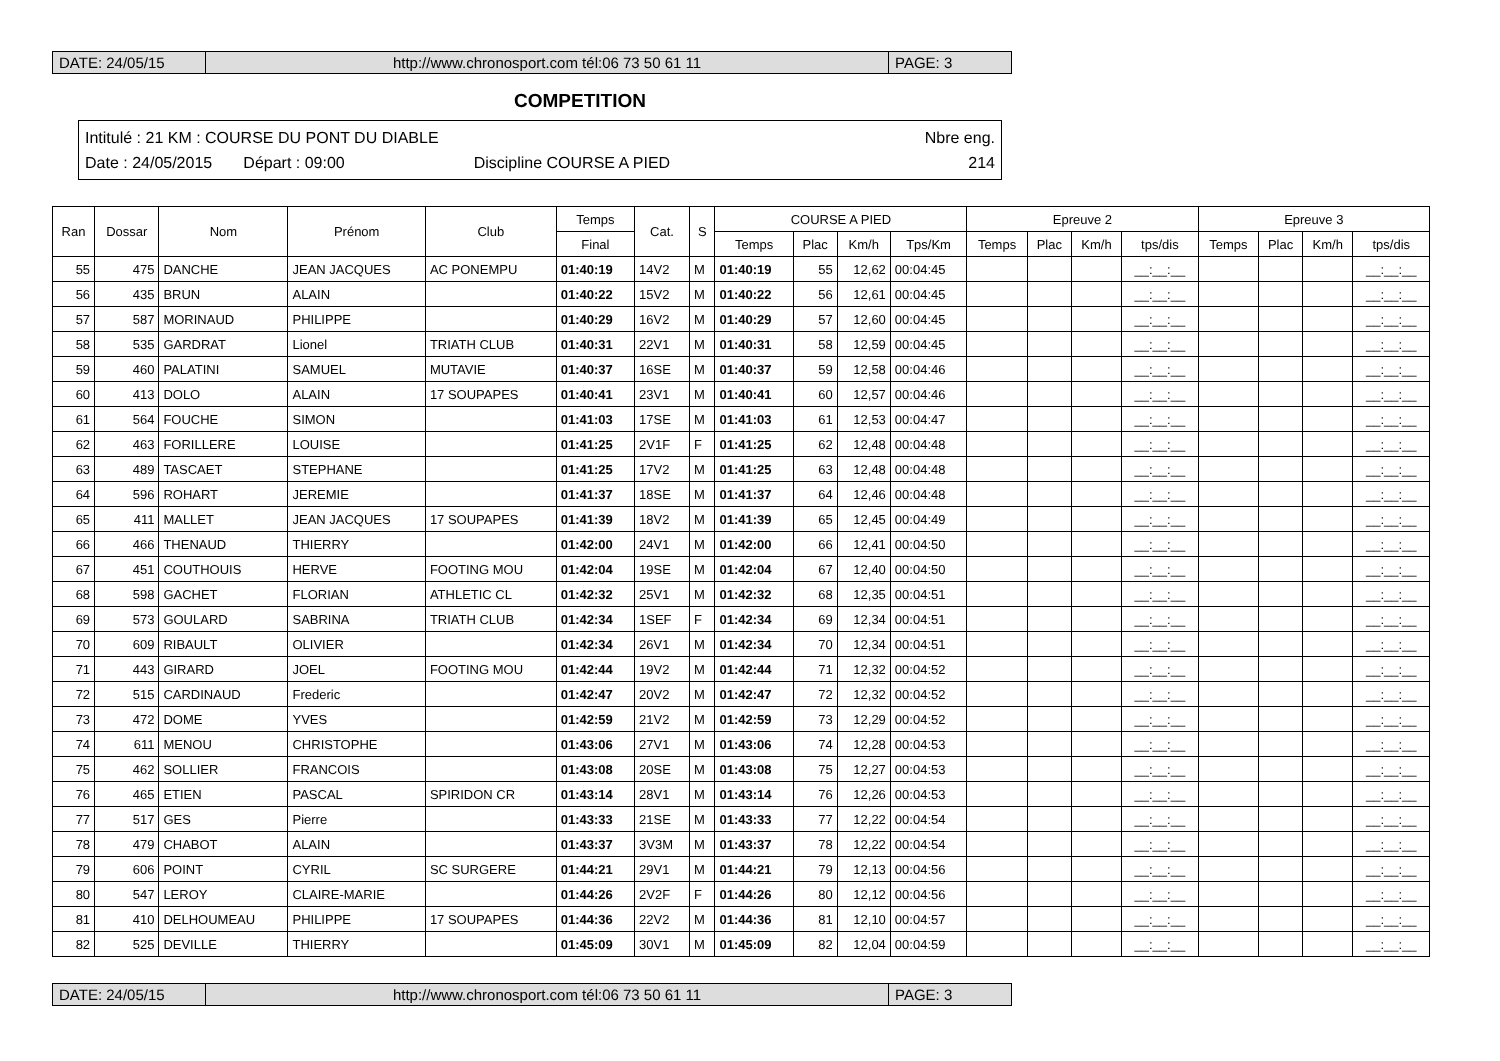DATE: 24/05/15 http://www.chronosport.com tél:06 73 50 61 11
PAGE: 3
COMPETITION
Intitulé : 21 KM : COURSE DU PONT DU DIABLE Nbre eng.
Date : 24/05/2015 Départ : 09:00 Discipline COURSE A PIED 214
| Ran | Dossar | Nom | Prénom | Club | Temps | Cat. | S | COURSE A PIED | | | | Epreuve 2 | | | | Epreuve 3 | | | |
| --- | --- | --- | --- | --- | --- | --- | --- | --- | --- | --- | --- | --- | --- | --- | --- | --- | --- | --- | --- |
| | | | | | Final | | | Temps | Plac | Km/h | Tps/Km | Temps | Plac | Km/h | tps/dis | Temps | Plac | Km/h | tps/dis |
| 55 | 475 | DANCHE | JEAN JACQUES | AC PONEMPU | 01:40:19 | 14V2 | M | 01:40:19 | 55 | 12,62 | 00:04:45 | | | | __:__:__ | | | | __:__:__ |
| 56 | 435 | BRUN | ALAIN | | 01:40:22 | 15V2 | M | 01:40:22 | 56 | 12,61 | 00:04:45 | | | | __:__:__ | | | | __:__:__ |
| 57 | 587 | MORINAUD | PHILIPPE | | 01:40:29 | 16V2 | M | 01:40:29 | 57 | 12,60 | 00:04:45 | | | | __:__:__ | | | | __:__:__ |
| 58 | 535 | GARDRAT | Lionel | TRIATH CLUB | 01:40:31 | 22V1 | M | 01:40:31 | 58 | 12,59 | 00:04:45 | | | | __:__:__ | | | | __:__:__ |
| 59 | 460 | PALATINI | SAMUEL | MUTAVIE | 01:40:37 | 16SE | M | 01:40:37 | 59 | 12,58 | 00:04:46 | | | | __:__:__ | | | | __:__:__ |
| 60 | 413 | DOLO | ALAIN | 17 SOUPAPES | 01:40:41 | 23V1 | M | 01:40:41 | 60 | 12,57 | 00:04:46 | | | | __:__:__ | | | | __:__:__ |
| 61 | 564 | FOUCHE | SIMON | | 01:41:03 | 17SE | M | 01:41:03 | 61 | 12,53 | 00:04:47 | | | | __:__:__ | | | | __:__:__ |
| 62 | 463 | FORILLERE | LOUISE | | 01:41:25 | 2V1F | F | 01:41:25 | 62 | 12,48 | 00:04:48 | | | | __:__:__ | | | | __:__:__ |
| 63 | 489 | TASCAET | STEPHANE | | 01:41:25 | 17V2 | M | 01:41:25 | 63 | 12,48 | 00:04:48 | | | | __:__:__ | | | | __:__:__ |
| 64 | 596 | ROHART | JEREMIE | | 01:41:37 | 18SE | M | 01:41:37 | 64 | 12,46 | 00:04:48 | | | | __:__:__ | | | | __:__:__ |
| 65 | 411 | MALLET | JEAN JACQUES | 17 SOUPAPES | 01:41:39 | 18V2 | M | 01:41:39 | 65 | 12,45 | 00:04:49 | | | | __:__:__ | | | | __:__:__ |
| 66 | 466 | THENAUD | THIERRY | | 01:42:00 | 24V1 | M | 01:42:00 | 66 | 12,41 | 00:04:50 | | | | __:__:__ | | | | __:__:__ |
| 67 | 451 | COUTHOUIS | HERVE | FOOTING MOU | 01:42:04 | 19SE | M | 01:42:04 | 67 | 12,40 | 00:04:50 | | | | __:__:__ | | | | __:__:__ |
| 68 | 598 | GACHET | FLORIAN | ATHLETIC CL | 01:42:32 | 25V1 | M | 01:42:32 | 68 | 12,35 | 00:04:51 | | | | __:__:__ | | | | __:__:__ |
| 69 | 573 | GOULARD | SABRINA | TRIATH CLUB | 01:42:34 | 1SEF | F | 01:42:34 | 69 | 12,34 | 00:04:51 | | | | __:__:__ | | | | __:__:__ |
| 70 | 609 | RIBAULT | OLIVIER | | 01:42:34 | 26V1 | M | 01:42:34 | 70 | 12,34 | 00:04:51 | | | | __:__:__ | | | | __:__:__ |
| 71 | 443 | GIRARD | JOEL | FOOTING MOU | 01:42:44 | 19V2 | M | 01:42:44 | 71 | 12,32 | 00:04:52 | | | | __:__:__ | | | | __:__:__ |
| 72 | 515 | CARDINAUD | Frederic | | 01:42:47 | 20V2 | M | 01:42:47 | 72 | 12,32 | 00:04:52 | | | | __:__:__ | | | | __:__:__ |
| 73 | 472 | DOME | YVES | | 01:42:59 | 21V2 | M | 01:42:59 | 73 | 12,29 | 00:04:52 | | | | __:__:__ | | | | __:__:__ |
| 74 | 611 | MENOU | CHRISTOPHE | | 01:43:06 | 27V1 | M | 01:43:06 | 74 | 12,28 | 00:04:53 | | | | __:__:__ | | | | __:__:__ |
| 75 | 462 | SOLLIER | FRANCOIS | | 01:43:08 | 20SE | M | 01:43:08 | 75 | 12,27 | 00:04:53 | | | | __:__:__ | | | | __:__:__ |
| 76 | 465 | ETIEN | PASCAL | SPIRIDON CR | 01:43:14 | 28V1 | M | 01:43:14 | 76 | 12,26 | 00:04:53 | | | | __:__:__ | | | | __:__:__ |
| 77 | 517 | GES | Pierre | | 01:43:33 | 21SE | M | 01:43:33 | 77 | 12,22 | 00:04:54 | | | | __:__:__ | | | | __:__:__ |
| 78 | 479 | CHABOT | ALAIN | | 01:43:37 | 3V3M | M | 01:43:37 | 78 | 12,22 | 00:04:54 | | | | __:__:__ | | | | __:__:__ |
| 79 | 606 | POINT | CYRIL | SC SURGERE | 01:44:21 | 29V1 | M | 01:44:21 | 79 | 12,13 | 00:04:56 | | | | __:__:__ | | | | __:__:__ |
| 80 | 547 | LEROY | CLAIRE-MARIE | | 01:44:26 | 2V2F | F | 01:44:26 | 80 | 12,12 | 00:04:56 | | | | __:__:__ | | | | __:__:__ |
| 81 | 410 | DELHOUMEAU | PHILIPPE | 17 SOUPAPES | 01:44:36 | 22V2 | M | 01:44:36 | 81 | 12,10 | 00:04:57 | | | | __:__:__ | | | | __:__:__ |
| 82 | 525 | DEVILLE | THIERRY | | 01:45:09 | 30V1 | M | 01:45:09 | 82 | 12,04 | 00:04:59 | | | | __:__:__ | | | | __:__:__ |
DATE: 24/05/15 http://www.chronosport.com tél:06 73 50 61 11
PAGE: 3